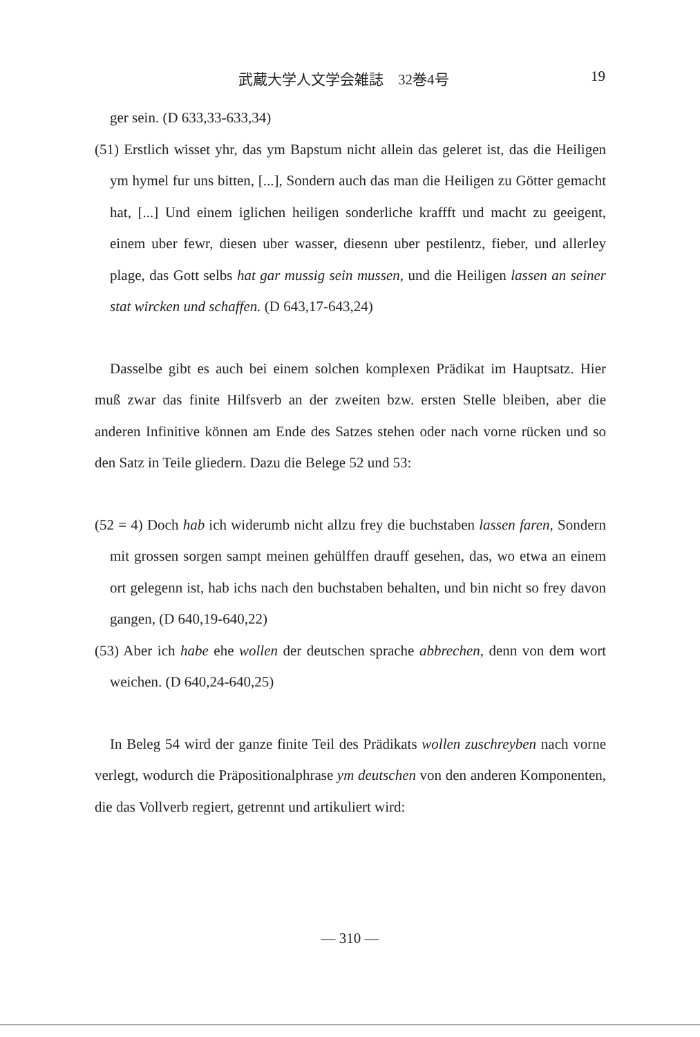武蔵大学人文学会雑誌　32巻4号 19
ger sein. (D 633,33-633,34)
(51) Erstlich wisset yhr, das ym Bapstum nicht allein das geleret ist, das die Heiligen ym hymel fur uns bitten, [...], Sondern auch das man die Heiligen zu Götter gemacht hat, [...] Und einem iglichen heiligen sonderliche kraffft und macht zu geeigent, einem uber fewr, diesen uber wasser, diesenn uber pestilentz, fieber, und allerley plage, das Gott selbs hat gar mussig sein mussen, und die Heiligen lassen an seiner stat wircken und schaffen. (D 643,17-643,24)
Dasselbe gibt es auch bei einem solchen komplexen Prädikat im Hauptsatz. Hier muß zwar das finite Hilfsverb an der zweiten bzw. ersten Stelle bleiben, aber die anderen Infinitive können am Ende des Satzes stehen oder nach vorne rücken und so den Satz in Teile gliedern. Dazu die Belege 52 und 53:
(52 = 4) Doch hab ich widerumb nicht allzu frey die buchstaben lassen faren, Sondern mit grossen sorgen sampt meinen gehülffen drauff gesehen, das, wo etwa an einem ort gelegenn ist, hab ichs nach den buchstaben behalten, und bin nicht so frey davon gangen, (D 640,19-640,22)
(53) Aber ich habe ehe wollen der deutschen sprache abbrechen, denn von dem wort weichen. (D 640,24-640,25)
In Beleg 54 wird der ganze finite Teil des Prädikats wollen zuschreyben nach vorne verlegt, wodurch die Präpositionalphrase ym deutschen von den anderen Komponenten, die das Vollverb regiert, getrennt und artikuliert wird:
— 310 —